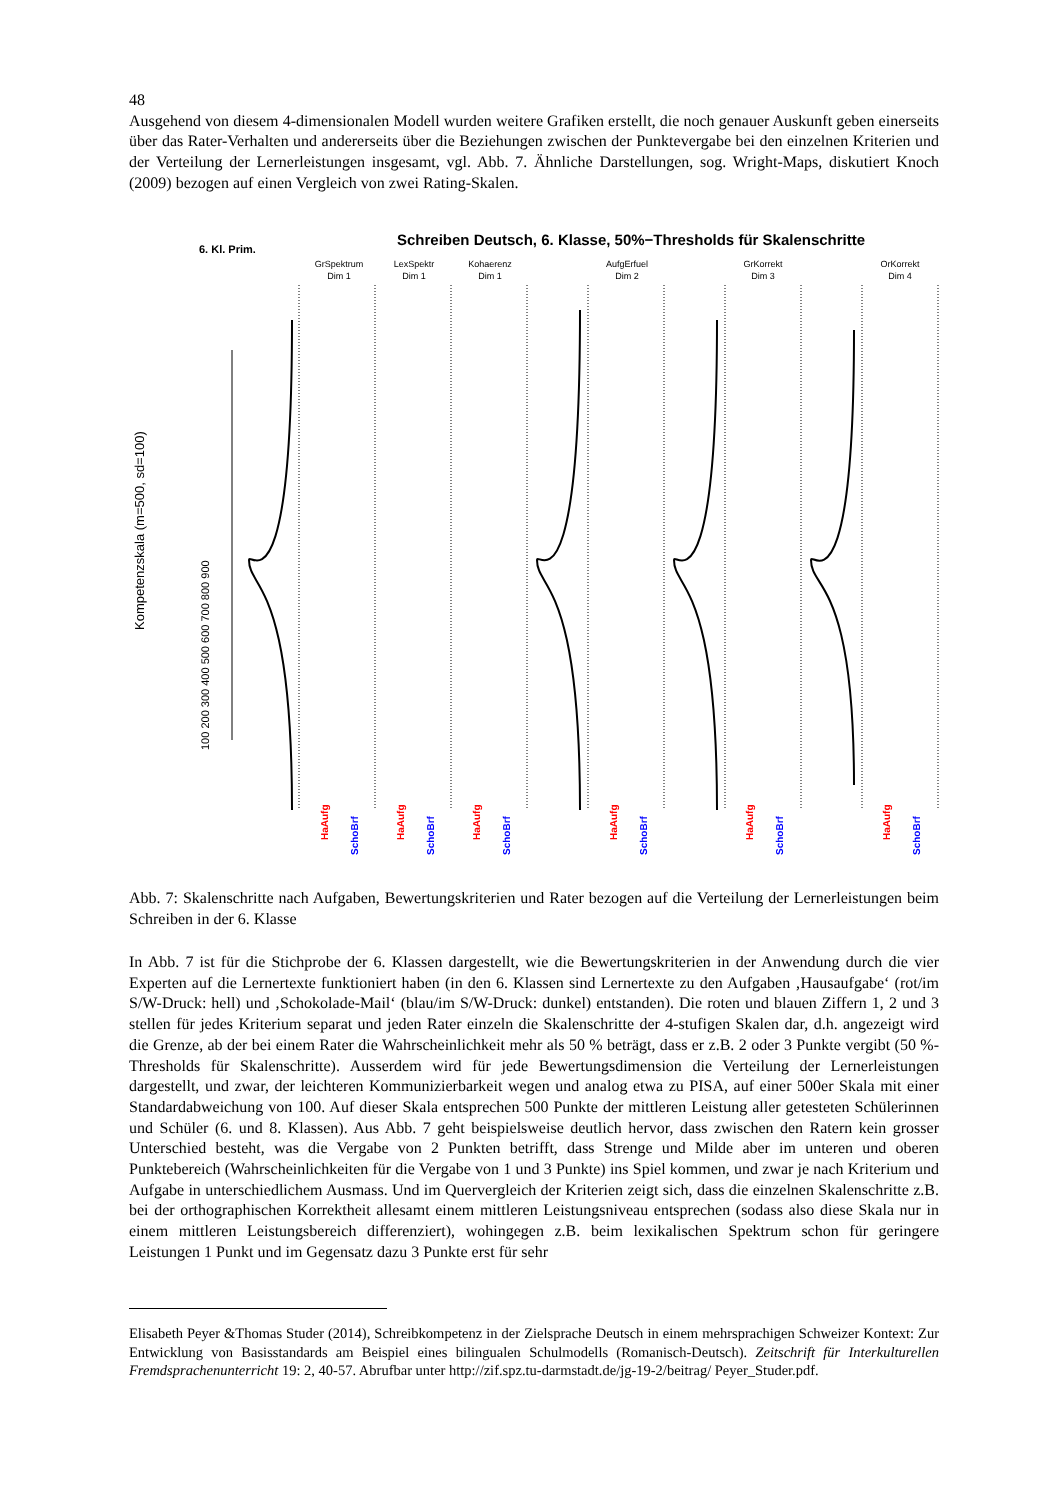48
Ausgehend von diesem 4-dimensionalen Modell wurden weitere Grafiken erstellt, die noch genauer Auskunft geben einerseits über das Rater-Verhalten und andererseits über die Beziehungen zwischen der Punktevergabe bei den einzelnen Kriterien und der Verteilung der Lernerleistungen insgesamt, vgl. Abb. 7. Ähnliche Darstellungen, sog. Wright-Maps, diskutiert Knoch (2009) bezogen auf einen Vergleich von zwei Rating-Skalen.
6. Kl. Prim.
Schreiben Deutsch, 6. Klasse, 50%−Thresholds für Skalenschritte
GrSpektrum
Dim 1
LexSpektr
Dim 1
Kohaerenz
Dim 1
AufgErfuel
Dim 2
GrKorrekt
Dim 3
OrKorrekt
Dim 4
Kompetenzskala (m=500, sd=100)
HaAufg
SchoBrf
HaAufg
SchoBrf
HaAufg
SchoBrf
HaAufg
SchoBrf
HaAufg
SchoBrf
HaAufg
SchoBrf
100 200 300 400 500 600 700 800 900
Abb. 7: Skalenschritte nach Aufgaben, Bewertungskriterien und Rater bezogen auf die Verteilung der Lernerleistungen beim Schreiben in der 6. Klasse
In Abb. 7 ist für die Stichprobe der 6. Klassen dargestellt, wie die Bewertungskriterien in der Anwendung durch die vier Experten auf die Lernertexte funktioniert haben (in den 6. Klassen sind Lernertexte zu den Aufgaben ‚Hausaufgabe‘ (rot/im S/W-Druck: hell) und ‚Schokolade-Mail‘ (blau/im S/W-Druck: dunkel) entstanden). Die roten und blauen Ziffern 1, 2 und 3 stellen für jedes Kriterium separat und jeden Rater einzeln die Skalenschritte der 4-stufigen Skalen dar, d.h. angezeigt wird die Grenze, ab der bei einem Rater die Wahrscheinlichkeit mehr als 50 % beträgt, dass er z.B. 2 oder 3 Punkte vergibt (50 %-Thresholds für Skalenschritte). Ausserdem wird für jede Bewertungsdimension die Verteilung der Lernerleistungen dargestellt, und zwar, der leichteren Kommunizierbarkeit wegen und analog etwa zu PISA, auf einer 500er Skala mit einer Standardabweichung von 100. Auf dieser Skala entsprechen 500 Punkte der mittleren Leistung aller getesteten Schülerinnen und Schüler (6. und 8. Klassen). Aus Abb. 7 geht beispielsweise deutlich hervor, dass zwischen den Ratern kein grosser Unterschied besteht, was die Vergabe von 2 Punkten betrifft, dass Strenge und Milde aber im unteren und oberen Punktebereich (Wahrscheinlichkeiten für die Vergabe von 1 und 3 Punkte) ins Spiel kommen, und zwar je nach Kriterium und Aufgabe in unterschiedlichem Ausmass. Und im Quervergleich der Kriterien zeigt sich, dass die einzelnen Skalenschritte z.B. bei der orthographischen Korrektheit allesamt einem mittleren Leistungsniveau entsprechen (sodass also diese Skala nur in einem mittleren Leistungsbereich differenziert), wohingegen z.B. beim lexikalischen Spektrum schon für geringere Leistungen 1 Punkt und im Gegensatz dazu 3 Punkte erst für sehr
Elisabeth Peyer &Thomas Studer (2014), Schreibkompetenz in der Zielsprache Deutsch in einem mehrsprachigen Schweizer Kontext: Zur Entwicklung von Basisstandards am Beispiel eines bilingualen Schulmodells (Romanisch-Deutsch). Zeitschrift für Interkulturellen Fremdsprachenunterricht 19: 2, 40-57. Abrufbar unter http://zif.spz.tu-darmstadt.de/jg-19-2/beitrag/ Peyer_Studer.pdf.